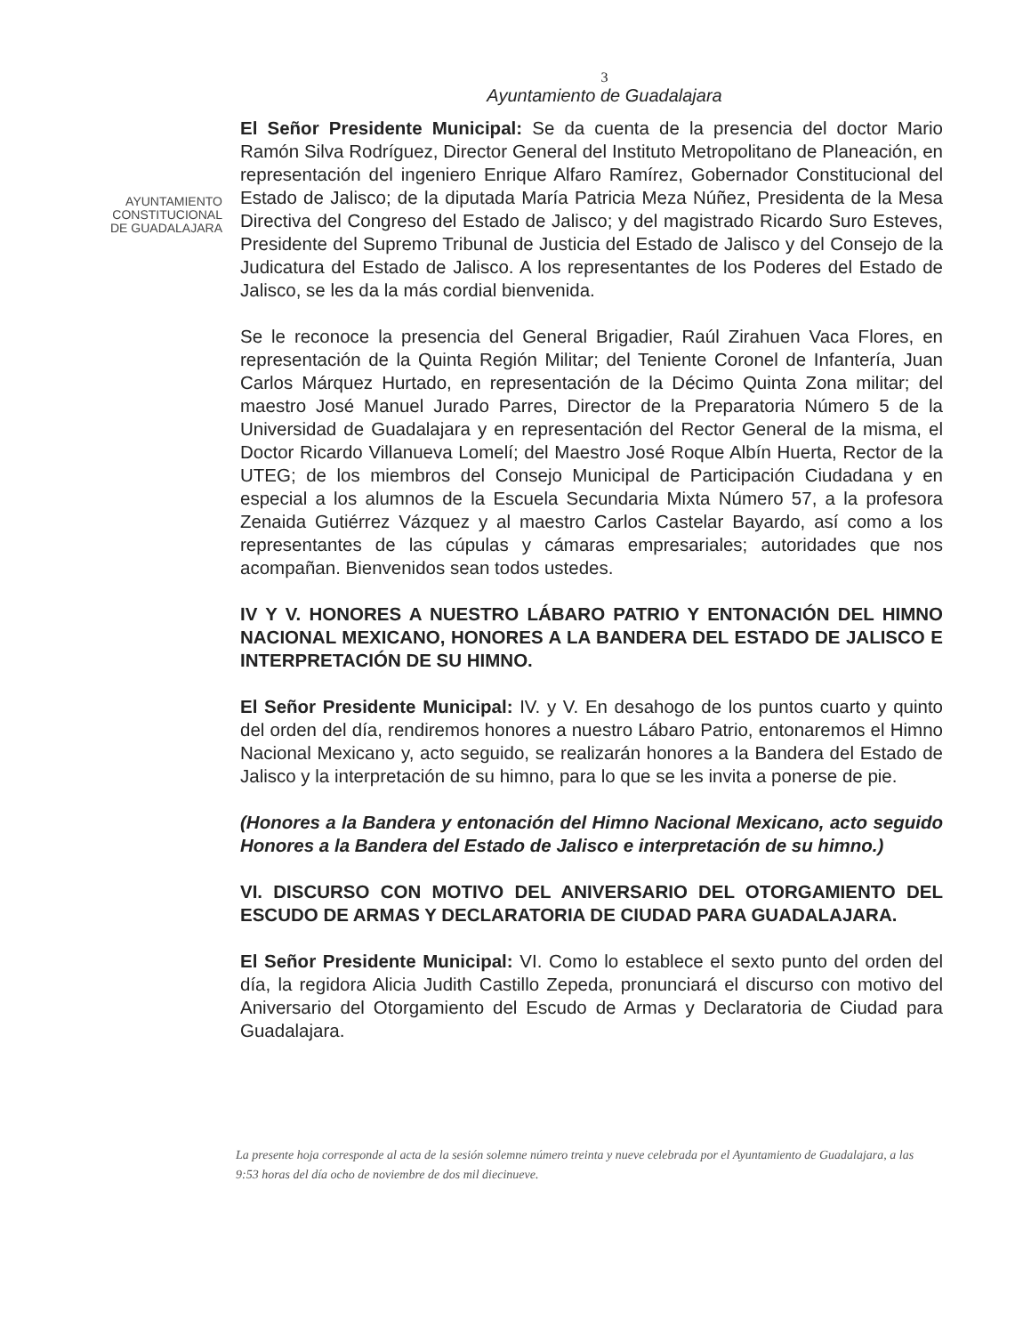3
Ayuntamiento de Guadalajara
AYUNTAMIENTO
CONSTITUCIONAL
DE GUADALAJARA
El Señor Presidente Municipal: Se da cuenta de la presencia del doctor Mario Ramón Silva Rodríguez, Director General del Instituto Metropolitano de Planeación, en representación del ingeniero Enrique Alfaro Ramírez, Gobernador Constitucional del Estado de Jalisco; de la diputada María Patricia Meza Núñez, Presidenta de la Mesa Directiva del Congreso del Estado de Jalisco; y del magistrado Ricardo Suro Esteves, Presidente del Supremo Tribunal de Justicia del Estado de Jalisco y del Consejo de la Judicatura del Estado de Jalisco. A los representantes de los Poderes del Estado de Jalisco, se les da la más cordial bienvenida.
Se le reconoce la presencia del General Brigadier, Raúl Zirahuen Vaca Flores, en representación de la Quinta Región Militar; del Teniente Coronel de Infantería, Juan Carlos Márquez Hurtado, en representación de la Décimo Quinta Zona militar; del maestro José Manuel Jurado Parres, Director de la Preparatoria Número 5 de la Universidad de Guadalajara y en representación del Rector General de la misma, el Doctor Ricardo Villanueva Lomelí; del Maestro José Roque Albín Huerta, Rector de la UTEG; de los miembros del Consejo Municipal de Participación Ciudadana y en especial a los alumnos de la Escuela Secundaria Mixta Número 57, a la profesora Zenaida Gutiérrez Vázquez y al maestro Carlos Castelar Bayardo, así como a los representantes de las cúpulas y cámaras empresariales; autoridades que nos acompañan. Bienvenidos sean todos ustedes.
IV Y V. HONORES A NUESTRO LÁBARO PATRIO Y ENTONACIÓN DEL HIMNO NACIONAL MEXICANO, HONORES A LA BANDERA DEL ESTADO DE JALISCO E INTERPRETACIÓN DE SU HIMNO.
El Señor Presidente Municipal: IV. y V. En desahogo de los puntos cuarto y quinto del orden del día, rendiremos honores a nuestro Lábaro Patrio, entonaremos el Himno Nacional Mexicano y, acto seguido, se realizarán honores a la Bandera del Estado de Jalisco y la interpretación de su himno, para lo que se les invita a ponerse de pie.
(Honores a la Bandera y entonación del Himno Nacional Mexicano, acto seguido Honores a la Bandera del Estado de Jalisco e interpretación de su himno.)
VI. DISCURSO CON MOTIVO DEL ANIVERSARIO DEL OTORGAMIENTO DEL ESCUDO DE ARMAS Y DECLARATORIA DE CIUDAD PARA GUADALAJARA.
El Señor Presidente Municipal: VI. Como lo establece el sexto punto del orden del día, la regidora Alicia Judith Castillo Zepeda, pronunciará el discurso con motivo del Aniversario del Otorgamiento del Escudo de Armas y Declaratoria de Ciudad para Guadalajara.
La presente hoja corresponde al acta de la sesión solemne número treinta y nueve celebrada por el Ayuntamiento de Guadalajara, a las 9:53 horas del día ocho de noviembre de dos mil diecinueve.